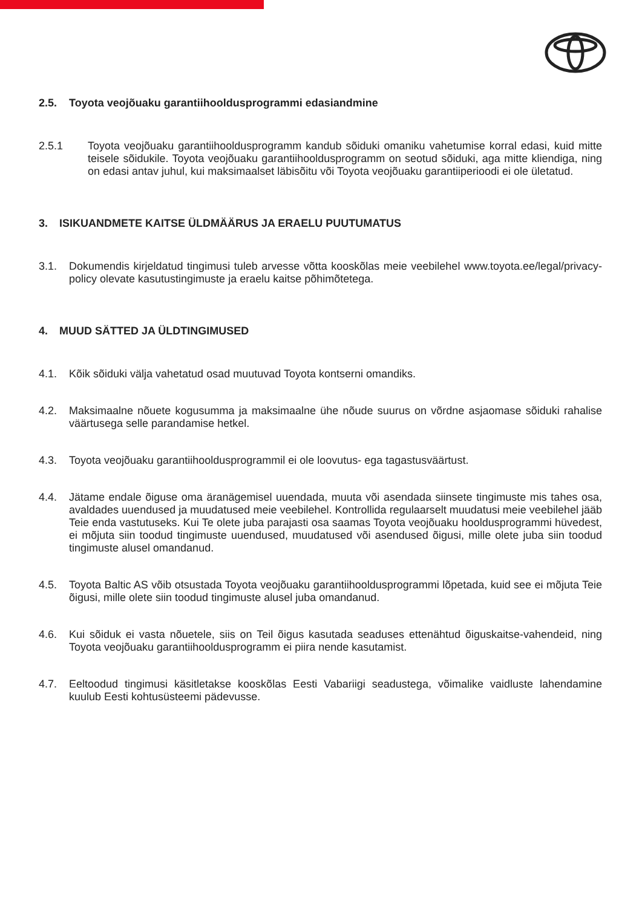2.5. Toyota veojõuaku garantiihooldusprogrammi edasiandmine
2.5.1 Toyota veojõuaku garantiihooldusprogramm kandub sõiduki omaniku vahetumise korral edasi, kuid mitte teisele sõidukile. Toyota veojõuaku garantiihooldusprogramm on seotud sõiduki, aga mitte kliendiga, ning on edasi antav juhul, kui maksimaalset läbisõitu või Toyota veojõuaku garantiiperioodi ei ole ületatud.
3. ISIKUANDMETE KAITSE ÜLDMÄÄRUS JA ERAELU PUUTUMATUS
3.1. Dokumendis kirjeldatud tingimusi tuleb arvesse võtta kooskõlas meie veebilehel www.toyota.ee/legal/privacy-policy olevate kasutustingimuste ja eraelu kaitse põhimõtetega.
4. MUUD SÄTTED JA ÜLDTINGIMUSED
4.1. Kõik sõiduki välja vahetatud osad muutuvad Toyota kontserni omandiks.
4.2. Maksimaalne nõuete kogusumma ja maksimaalne ühe nõude suurus on võrdne asjaomase sõiduki rahalise väärtusega selle parandamise hetkel.
4.3. Toyota veojõuaku garantiihooldusprogrammil ei ole loovutus- ega tagastusväärtust.
4.4. Jätame endale õiguse oma äranägemisel uuendada, muuta või asendada siinsete tingimuste mis tahes osa, avaldades uuendused ja muudatused meie veebilehel. Kontrollida regulaarselt muudatusi meie veebilehel jääb Teie enda vastutuseks. Kui Te olete juba parajasti osa saamas Toyota veojõuaku hooldusprogrammi hüvedest, ei mõjuta siin toodud tingimuste uuendused, muudatused või asendused õigusi, mille olete juba siin toodud tingimuste alusel omandanud.
4.5. Toyota Baltic AS võib otsustada Toyota veojõuaku garantiihooldusprogrammi lõpetada, kuid see ei mõjuta Teie õigusi, mille olete siin toodud tingimuste alusel juba omandanud.
4.6. Kui sõiduk ei vasta nõuetele, siis on Teil õigus kasutada seaduses ettenähtud õiguskaitse-vahendeid, ning Toyota veojõuaku garantiihooldusprogramm ei piira nende kasutamist.
4.7. Eeltoodud tingimusi käsitletakse kooskõlas Eesti Vabariigi seadustega, võimalike vaidluste lahendamine kuulub Eesti kohtusüsteemi pädevusse.